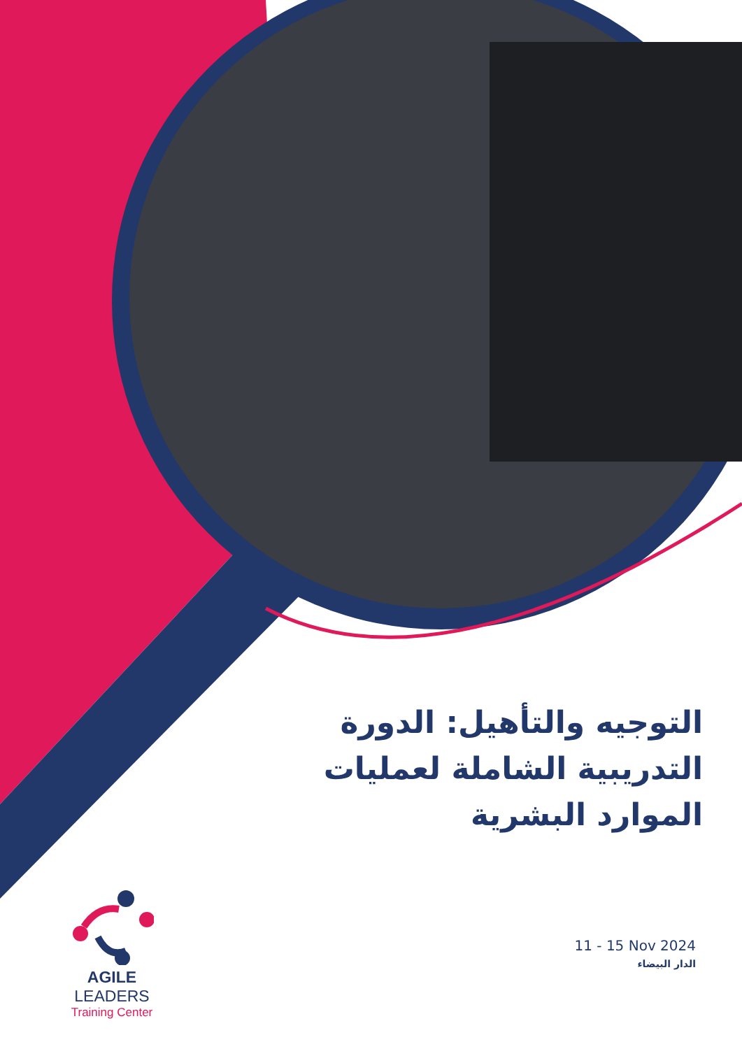التوجيه والتأهيل: الدورة التدريبية الشاملة لعمليات الموارد البشرية
11 - 15 Nov 2024
الدار البيضاء
AGILE LEADERS
Training Center